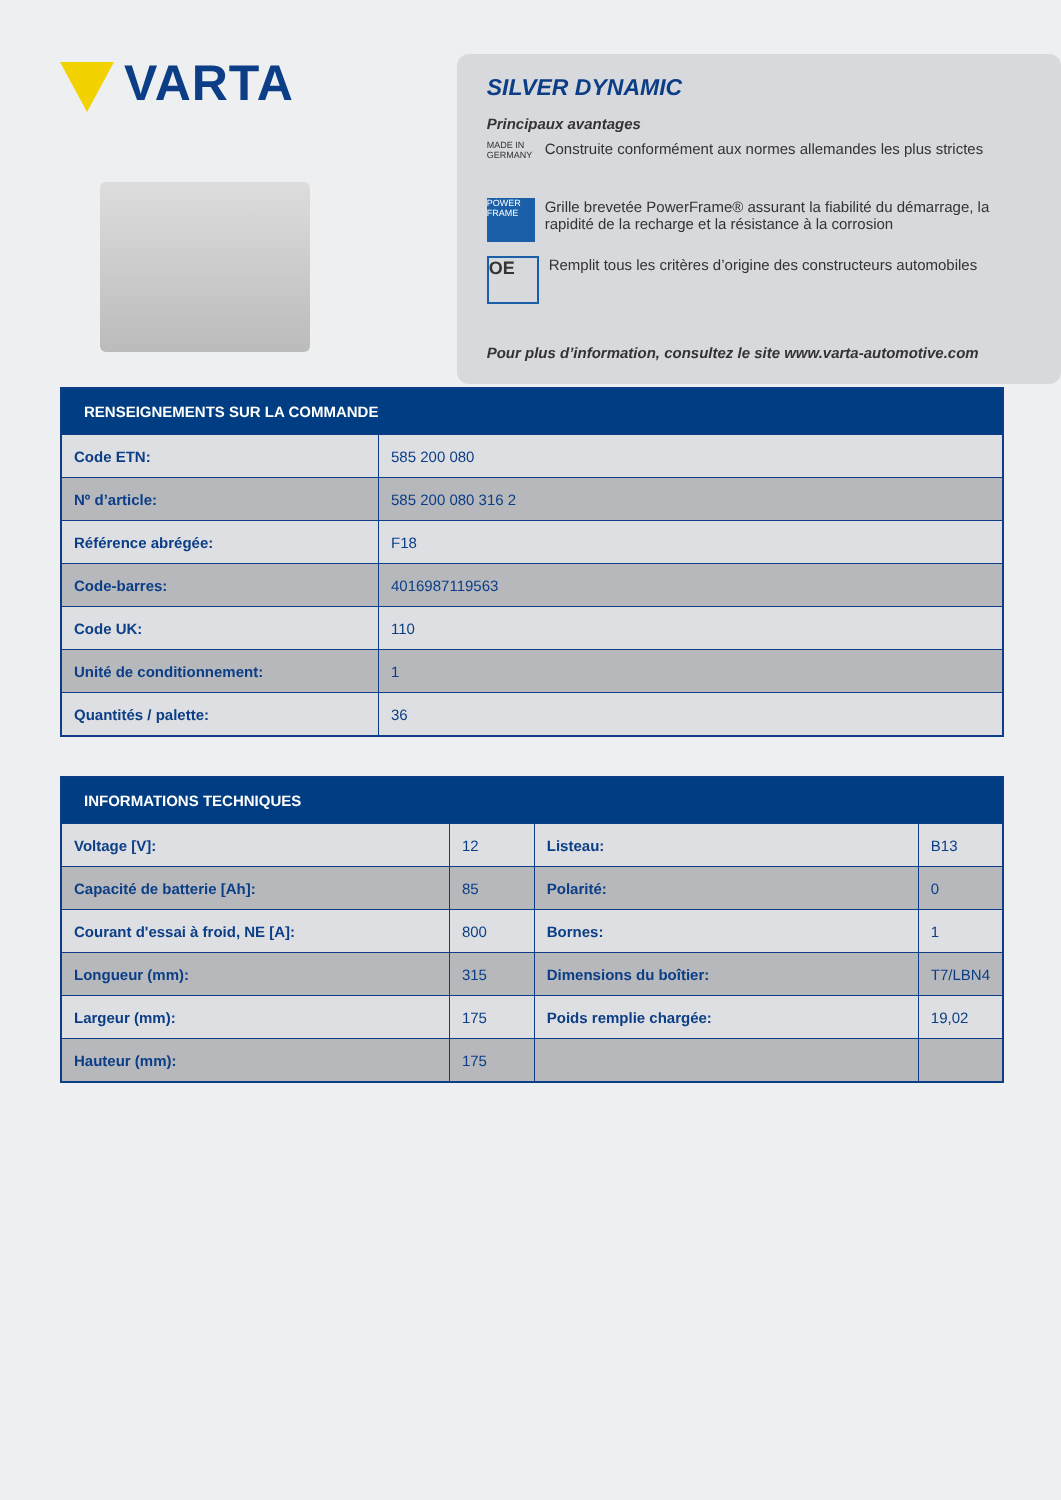VARTA
SILVER DYNAMIC
Principaux avantages
MADE IN GERMANY
Construite conformément aux normes allemandes les plus strictes
POWER FRAME
Grille brevetée PowerFrame® assurant la fiabilité du démarrage, la rapidité de la recharge et la résistance à la corrosion
OE
Remplit tous les critères d’origine des constructeurs automobiles
Pour plus d’information, consultez le site www.varta-automotive.com
| RENSEIGNEMENTS SUR LA COMMANDE | |
| --- | --- |
| Code ETN: | 585 200 080 |
| Nº d’article: | 585 200 080 316 2 |
| Référence abrégée: | F18 |
| Code-barres: | 4016987119563 |
| Code UK: | 110 |
| Unité de conditionnement: | 1 |
| Quantités / palette: | 36 |
| INFORMATIONS TECHNIQUES | | | |
| --- | --- | --- | --- |
| Voltage [V]: | 12 | Listeau: | B13 |
| Capacité de batterie [Ah]: | 85 | Polarité: | 0 |
| Courant d'essai à froid, NE [A]: | 800 | Bornes: | 1 |
| Longueur (mm): | 315 | Dimensions du boîtier: | T7/LBN4 |
| Largeur (mm): | 175 | Poids remplie chargée: | 19,02 |
| Hauteur (mm): | 175 | | |